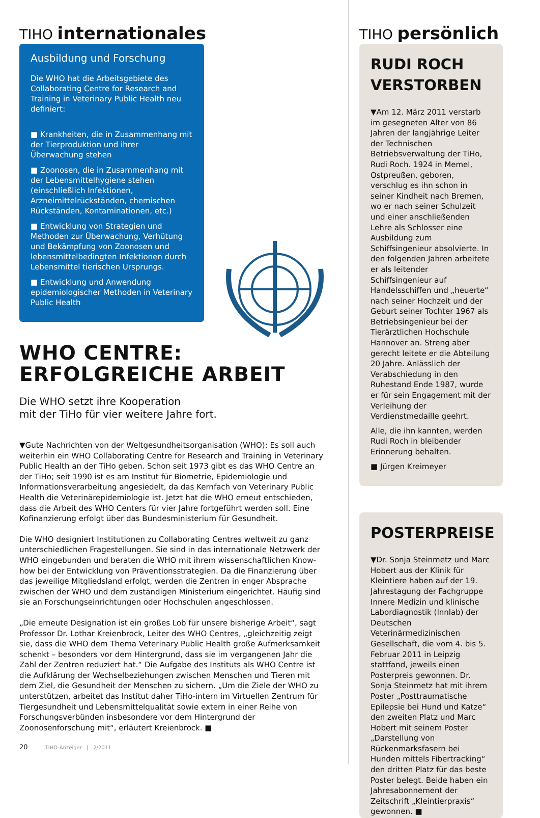TIHO internationales
Ausbildung und Forschung
Die WHO hat die Arbeitsgebiete des Collaborating Centre for Research and Training in Veterinary Public Health neu definiert:
■ Krankheiten, die in Zusammenhang mit der Tierproduktion und ihrer Überwachung stehen
■ Zoonosen, die in Zusammenhang mit der Lebensmittelhygiene stehen (einschließlich Infektionen, Arzneimittelrückständen, chemischen Rückständen, Kontaminationen, etc.)
■ Entwicklung von Strategien und Methoden zur Überwachung, Verhütung und Bekämpfung von Zoonosen und lebensmittelbedingten Infektionen durch Lebensmittel tierischen Ursprungs.
■ Entwicklung und Anwendung epidemiologischer Methoden in Veterinary Public Health
WHO CENTRE:
ERFOLGREICHE ARBEIT
Die WHO setzt ihre Kooperation
mit der TiHo für vier weitere Jahre fort.
▼Gute Nachrichten von der Weltgesundheitsorganisation (WHO): Es soll auch weiterhin ein WHO Collaborating Centre for Research and Training in Veterinary Public Health an der TiHo geben. Schon seit 1973 gibt es das WHO Centre an der TiHo; seit 1990 ist es am Institut für Biometrie, Epidemiologie und Informationsverarbeitung angesiedelt, da das Kernfach von Veterinary Public Health die Veterinärepidemiologie ist. Jetzt hat die WHO erneut entschieden, dass die Arbeit des WHO Centers für vier Jahre fortgeführt werden soll. Eine Kofinanzierung erfolgt über das Bundesministerium für Gesundheit.
Die WHO designiert Institutionen zu Collaborating Centres weltweit zu ganz unterschiedlichen Fragestellungen. Sie sind in das internationale Netzwerk der WHO eingebunden und beraten die WHO mit ihrem wissenschaftlichen Know-how bei der Entwicklung von Präventionsstrategien. Da die Finanzierung über das jeweilige Mitgliedsland erfolgt, werden die Zentren in enger Absprache zwischen der WHO und dem zuständigen Ministerium eingerichtet. Häufig sind sie an Forschungseinrichtungen oder Hochschulen angeschlossen.
„Die erneute Designation ist ein großes Lob für unsere bisherige Arbeit“, sagt Professor Dr. Lothar Kreienbrock, Leiter des WHO Centres, „gleichzeitig zeigt sie, dass die WHO dem Thema Veterinary Public Health große Aufmerksamkeit schenkt – besonders vor dem Hintergrund, dass sie im vergangenen Jahr die Zahl der Zentren reduziert hat.“ Die Aufgabe des Instituts als WHO Centre ist die Aufklärung der Wechselbeziehungen zwischen Menschen und Tieren mit dem Ziel, die Gesundheit der Menschen zu sichern. „Um die Ziele der WHO zu unterstützen, arbeitet das Institut daher TiHo-intern im Virtuellen Zentrum für Tiergesundheit und Lebensmittelqualität sowie extern in einer Reihe von Forschungsverbünden insbesondere vor dem Hintergrund der Zoonosenforschung mit“, erläutert Kreienbrock. ■
20 TIHO-Anzeiger | 2/2011
TIHO persönlich
RUDI ROCH
VERSTORBEN
▼Am 12. März 2011 verstarb im gesegneten Alter von 86 Jahren der langjährige Leiter der Technischen Betriebsverwaltung der TiHo, Rudi Roch. 1924 in Memel, Ostpreußen, geboren, verschlug es ihn schon in seiner Kindheit nach Bremen, wo er nach seiner Schulzeit und einer anschließenden Lehre als Schlosser eine Ausbildung zum Schiffsingenieur absolvierte. In den folgenden Jahren arbeitete er als leitender Schiffsingenieur auf Handelsschiffen und „heuerte“ nach seiner Hochzeit und der Geburt seiner Tochter 1967 als Betriebsingenieur bei der Tierärztlichen Hochschule Hannover an. Streng aber gerecht leitete er die Abteilung 20 Jahre. Anlässlich der Verabschiedung in den Ruhestand Ende 1987, wurde er für sein Engagement mit der Verleihung der Verdienstmedaille geehrt.
Alle, die ihn kannten, werden Rudi Roch in bleibender Erinnerung behalten.
■ Jürgen Kreimeyer
POSTERPREISE
▼Dr. Sonja Steinmetz und Marc Hobert aus der Klinik für Kleintiere haben auf der 19. Jahrestagung der Fachgruppe Innere Medizin und klinische Labordiagnostik (Innlab) der Deutschen Veterinärmedizinischen Gesellschaft, die vom 4. bis 5. Februar 2011 in Leipzig stattfand, jeweils einen Posterpreis gewonnen. Dr. Sonja Steinmetz hat mit ihrem Poster „Posttraumatische Epilepsie bei Hund und Katze“ den zweiten Platz und Marc Hobert mit seinem Poster „Darstellung von Rückenmarksfasern bei Hunden mittels Fibertracking“ den dritten Platz für das beste Poster belegt. Beide haben ein Jahresabonnement der Zeitschrift „Kleintierpraxis“ gewonnen. ■